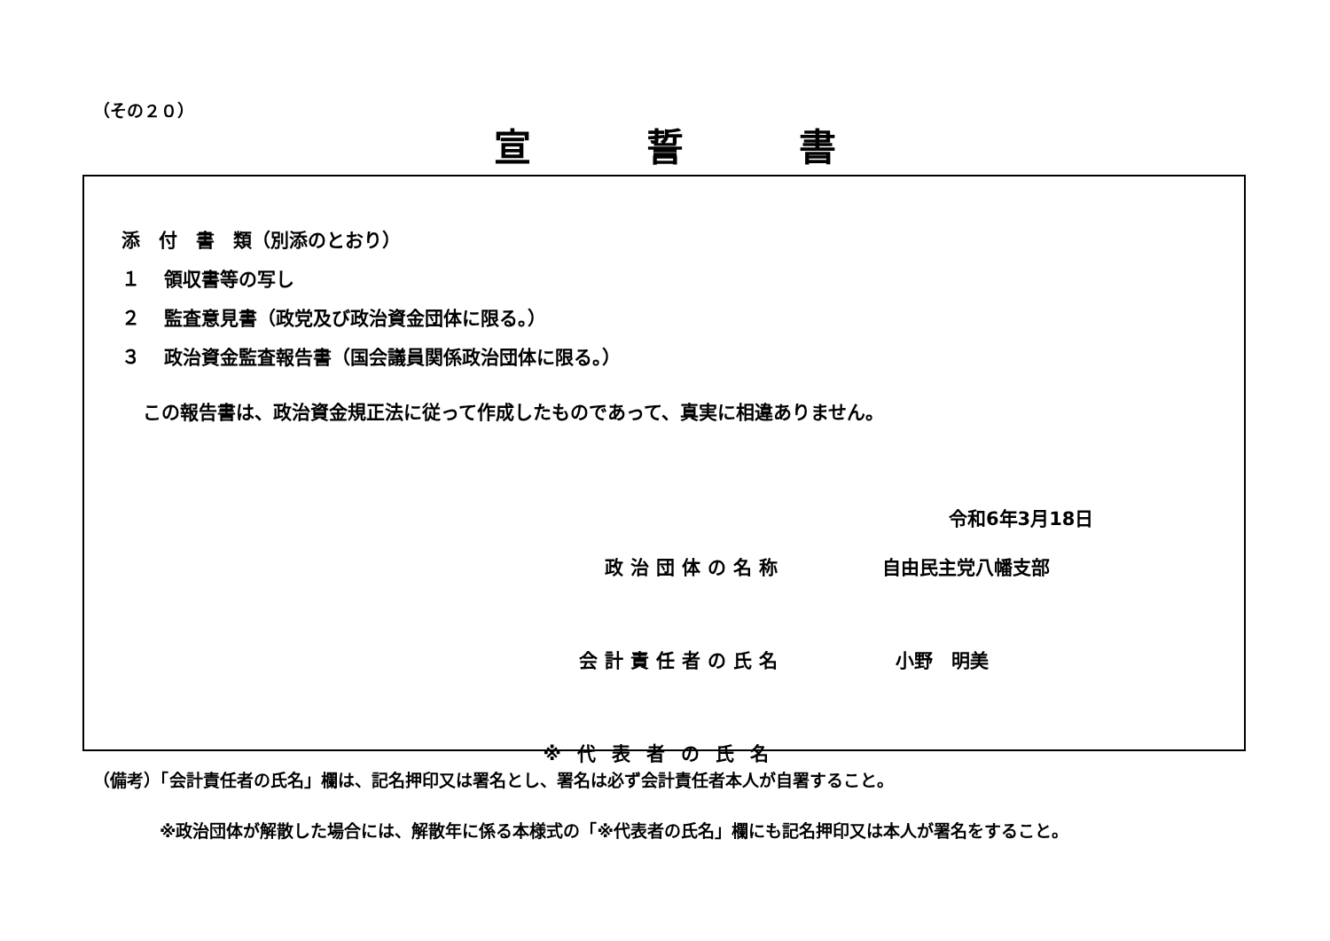（その２０）
宣誓書
添　付　書　類（別添のとおり）
１ 領収書等の写し
２ 監査意見書（政党及び政治資金団体に限る。）
３ 政治資金監査報告書（国会議員関係政治団体に限る。）
この報告書は、政治資金規正法に従って作成したものであって、真実に相違ありません。
令和6年3月18日
政治団体の名称 自由民主党八幡支部
会計責任者の氏名 小野　明美
※代表者の氏名
（備考）「会計責任者の氏名」欄は、記名押印又は署名とし、署名は必ず会計責任者本人が自署すること。
※政治団体が解散した場合には、解散年に係る本様式の「※代表者の氏名」欄にも記名押印又は本人が署名をすること。